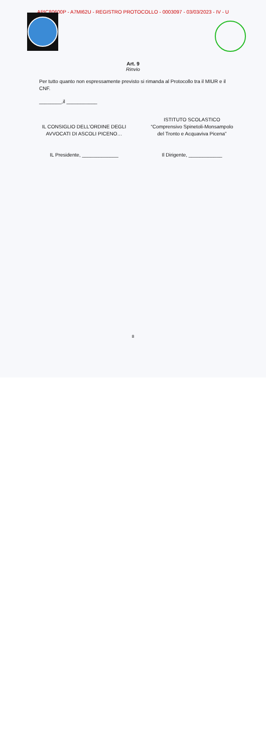APIC80600P - A7MI62U - REGISTRO PROTOCOLLO - 0003097 - 03/03/2023 - IV - U
Art. 9
Rinvio
Per tutto quanto non espressamente previsto si rimanda al Protocollo tra il MIUR e il CNF.
________,il ___________
IL CONSIGLIO DELL’ORDINE DEGLI
AVVOCATI DI ASCOLI PICENO…
IL Presidente, _____________
ISTITUTO SCOLASTICO
“Comprensivo Spinetoli-Monsampolo
del Tronto e Acquaviva Picena”
Il Dirigente, ____________
8